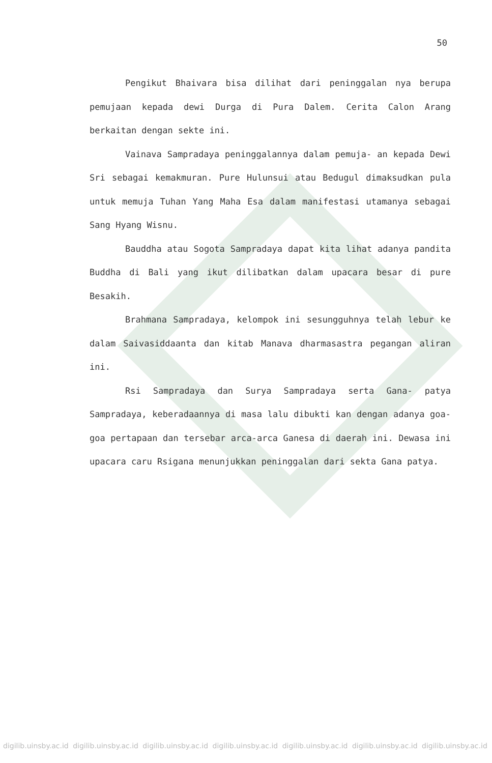50
Pengikut Bhaivara bisa dilihat dari peninggalan nya berupa pemujaan kepada dewi Durga di Pura Dalem. Cerita Calon Arang berkaitan dengan sekte ini.
Vainava Sampradaya peninggalannya dalam pemuja- an kepada Dewi Sri sebagai kemakmuran. Pure Hulunsui atau Bedugul dimaksudkan pula untuk memuja Tuhan Yang Maha Esa dalam manifestasi utamanya sebagai Sang Hyang Wisnu.
Bauddha atau Sogota Sampradaya dapat kita lihat adanya pandita Buddha di Bali yang ikut dilibatkan dalam upacara besar di pure Besakih.
Brahmana Sampradaya, kelompok ini sesungguhnya telah lebur ke dalam Saivasiddaanta dan kitab Manava dharmasastra pegangan aliran ini.
Rsi Sampradaya dan Surya Sampradaya serta Gana- patya Sampradaya, keberadaannya di masa lalu dibukti kan dengan adanya goa-goa pertapaan dan tersebar arca-arca Ganesa di daerah ini. Dewasa ini upacara caru Rsigana menunjukkan peninggalan dari sekta Gana patya.
digilib.uinsby.ac.id digilib.uinsby.ac.id digilib.uinsby.ac.id digilib.uinsby.ac.id digilib.uinsby.ac.id digilib.uinsby.ac.id digilib.uinsby.ac.id